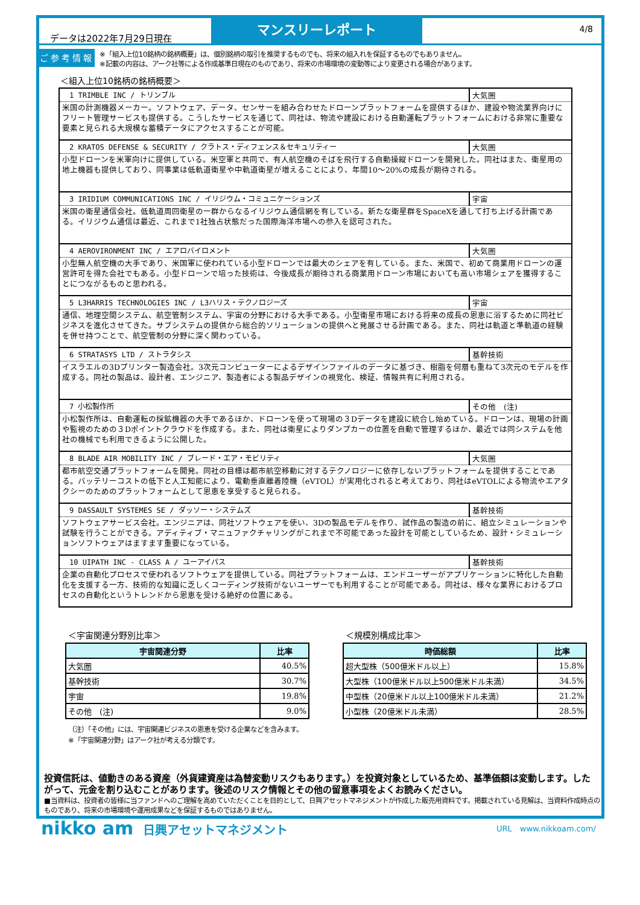データは2022年7月29日現在
マンスリーレポート
4/8
ご参考情報
※「組入上位10銘柄の銘柄概要」は、個別銘柄の取引を推奨するものでも、将来の組入れを保証するものでもありません。
※記載の内容は、アーク社等による作成基準日現在のものであり、将来の市場環境の変動等により変更される場合があります。
＜組入上位10銘柄の銘柄概要＞
| 1 TRIMBLE INC / トリンブル | 大気圏 |
| 米国の計測機器メーカー。ソフトウェア、データ、センサーを組み合わせたドローンプラットフォームを提供するほか、建設や物流業界向けにフリート管理サービスも提供する。こうしたサービスを通じて、同社は、物流や建設における自動運転プラットフォームにおける非常に重要な要素と見られる大規模な蓄積データにアクセスすることが可能。 | |
| 2 KRATOS DEFENSE & SECURITY / クラトス・ディフェンス＆セキュリティー | 大気圏 |
| 小型ドローンを米軍向けに提供している。米空軍と共同で、有人航空機のそばを飛行する自動操縦ドローンを開発した。同社はまた、衛星用の地上機器も提供しており、同事業は低軌道衛星や中軌道衛星が増えることにより、年間10～20%の成長が期待される。 | |
| 3 IRIDIUM COMMUNICATIONS INC / イリジウム・コミュニケーションズ | 宇宙 |
| 米国の衛星通信会社。低軌道周回衛星の一群からなるイリジウム通信網を有している。新たな衛星群をSpaceXを通して打ち上げる計画である。イリジウム通信は最近、これまで1社独占状態だった国際海洋市場への参入を認可された。 | |
| 4 AEROVIRONMENT INC / エアロバイロメント | 大気圏 |
| 小型無人航空機の大手であり、米国軍に使われている小型ドローンでは最大のシェアを有している。また、米国で、初めて商業用ドローンの運営許可を得た会社でもある。小型ドローンで培った技術は、今後成長が期待される商業用ドローン市場においても高い市場シェアを獲得することにつながるものと思われる。 | |
| 5 L3HARRIS TECHNOLOGIES INC / L3ハリス・テクノロジーズ | 宇宙 |
| 通信、地理空間システム、航空管制システム、宇宙の分野における大手である。小型衛星市場における将来の成長の恩恵に浴するために同社ビジネスを進化させてきた。サブシステムの提供から総合的ソリューションの提供へと発展させる計画である。また、同社は軌道と準軌道の経験を併せ持つことで、航空管制の分野に深く関わっている。 | |
| 6 STRATASYS LTD / ストラタシス | 基幹技術 |
| イスラエルの3Dプリンター製造会社。3次元コンピューターによるデザインファイルのデータに基づき、樹脂を何層も重ねて3次元のモデルを作成する。同社の製品は、設計者、エンジニア、製造者による製品デザインの視覚化、検証、情報共有に利用される。 | |
| 7 小松製作所 | その他 (注) |
| 小松製作所は、自動運転の採鉱機器の大手であるほか、ドローンを使って現場の３Dデータを建設に統合し始めている。ドローンは、現場の計画や監視のための３Dポイントクラウドを作成する。また、同社は衛星によりダンプカーの位置を自動で管理するほか、最近では同システムを他社の機械でも利用できるように公開した。 | |
| 8 BLADE AIR MOBILITY INC / ブレード・エア・モビリティ | 大気圏 |
| 都市航空交通プラットフォームを開発。同社の目標は都市航空移動に対するテクノロジーに依存しないプラットフォームを提供することである。バッテリーコストの低下と人工知能により、電動垂直離着陸機（eVTOL）が実用化されると考えており、同社はeVTOLによる物流やエアタクシーのためのプラットフォームとして恩恵を享受すると見られる。 | |
| 9 DASSAULT SYSTEMES SE / ダッソー・システムズ | 基幹技術 |
| ソフトウェアサービス会社。エンジニアは、同社ソフトウェアを使い、3Dの製品モデルを作り、試作品の製造の前に、組立シミュレーションや試験を行うことができる。アディティブ・マニュファクチャリングがこれまで不可能であった設計を可能としているため、設計・シミュレーションソフトウェアはますます重要になっている。 | |
| 10 UIPATH INC - CLASS A / ユーアイパス | 基幹技術 |
| 企業の自動化プロセスで使われるソフトウェアを提供している。同社プラットフォームは、エンドユーザーがアプリケーションに特化した自動化を支援する一方、技術的な知識に乏しくコーディング技術がないユーザーでも利用することが可能である。同社は、様々な業界におけるプロセスの自動化というトレンドから恩恵を受ける絶好の位置にある。 | |
＜宇宙関連分野別比率＞
| 宇宙関連分野 | 比率 |
| --- | --- |
| 大気圏 | 40.5% |
| 基幹技術 | 30.7% |
| 宇宙 | 19.8% |
| その他 (注) | 9.0% |
（注）「その他」には、宇宙関連ビジネスの恩恵を受ける企業などを含みます。
※「宇宙関連分野」はアーク社が考える分類です。
＜規模別構成比率＞
| 時価総額 | 比率 |
| --- | --- |
| 超大型株（500億米ドル以上） | 15.8% |
| 大型株（100億米ドル以上500億米ドル未満） | 34.5% |
| 中型株（20億米ドル以上100億米ドル未満） | 21.2% |
| 小型株（20億米ドル未満） | 28.5% |
投資信託は、値動きのある資産（外貨建資産は為替変動リスクもあります。）を投資対象としているため、基準価額は変動します。したがって、元金を割り込むことがあります。後述のリスク情報とその他の留意事項をよくお読みください。
■当資料は、投資者の皆様に当ファンドへのご理解を高めていただくことを目的として、日興アセットマネジメントが作成した販売用資料です。掲載されている見解は、当資料作成時点のものであり、将来の市場環境や運用成果などを保証するものではありません。
nikko am 日興アセットマネジメント
URL　www.nikkoam.com/